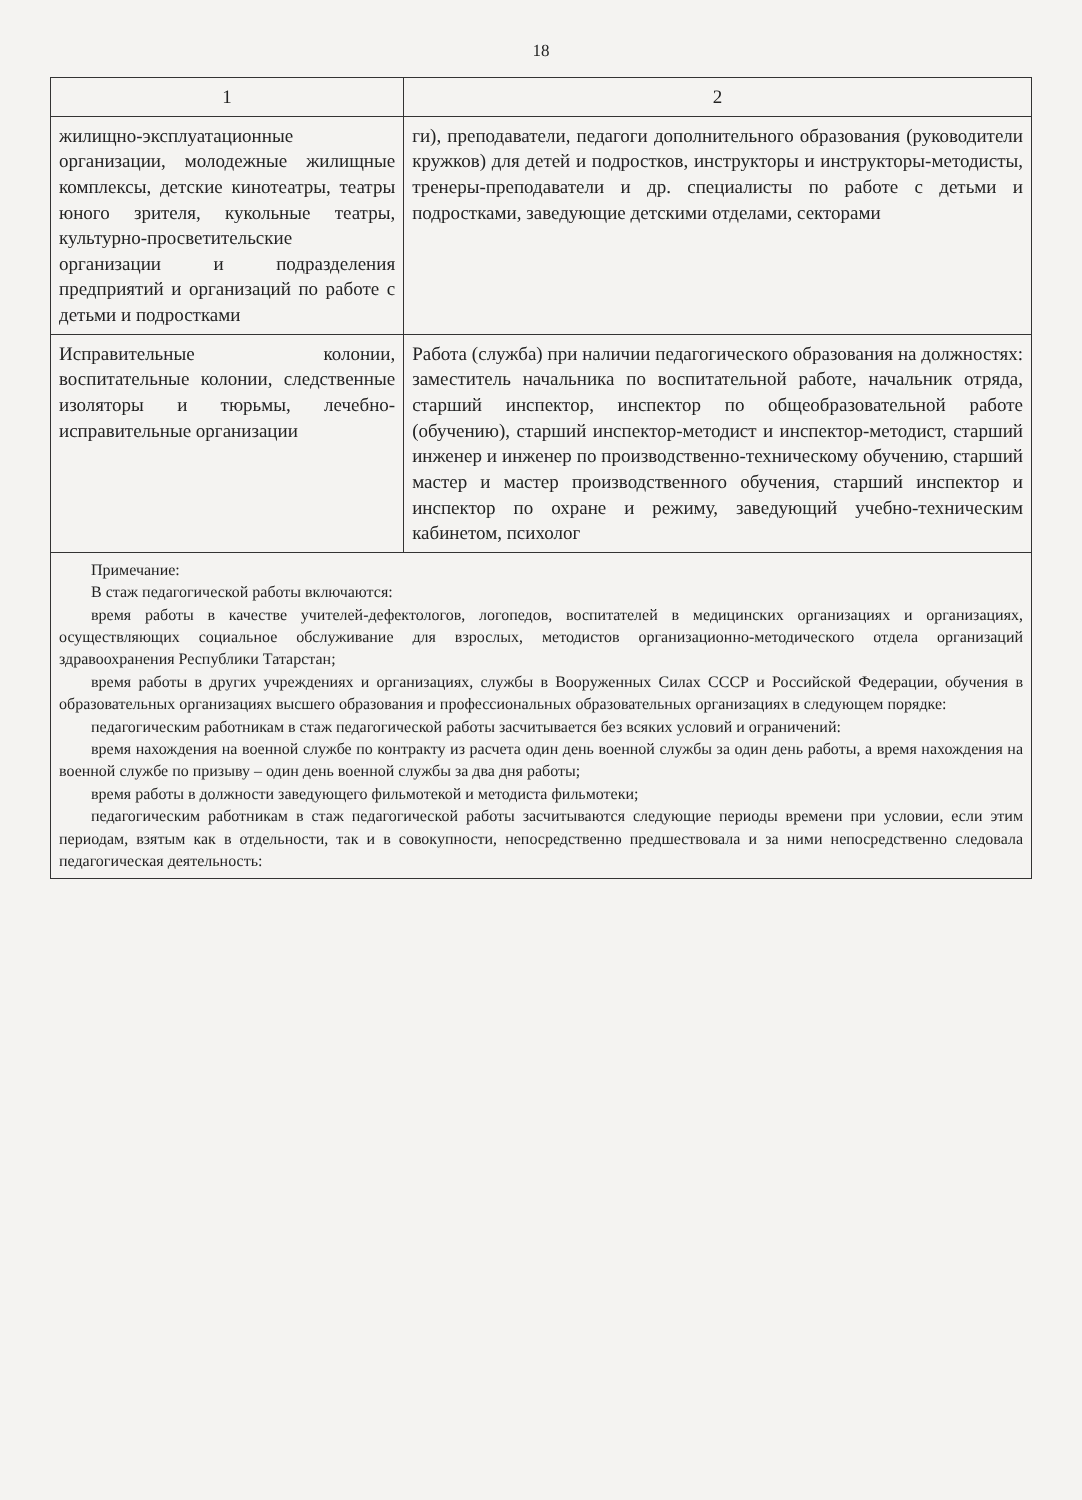18
| 1 | 2 |
| --- | --- |
| жилищно-эксплуатационные организации, молодежные жилищные комплексы, детские кинотеатры, театры юного зрителя, кукольные театры, культурно-просветительские организации и подразделения предприятий и организаций по работе с детьми и подростками | ги), преподаватели, педагоги дополнительного образования (руководители кружков) для детей и подростков, инструкторы и инструкторы-методисты, тренеры-преподаватели и др. специалисты по работе с детьми и подростками, заведующие детскими отделами, секторами |
| Исправительные колонии, воспитательные колонии, следственные изоляторы и тюрьмы, лечебно-исправительные организации | Работа (служба) при наличии педагогического образования на должностях: заместитель начальника по воспитательной работе, начальник отряда, старший инспектор, инспектор по общеобразовательной работе (обучению), старший инспектор-методист и инспектор-методист, старший инженер и инженер по производственно-техническому обучению, старший мастер и мастер производственного обучения, старший инспектор и инспектор по охране и режиму, заведующий учебно-техническим кабинетом, психолог |
| Примечание: В стаж педагогической работы включаются: время работы в качестве учителей-дефектологов, логопедов, воспитателей в медицинских организациях и организациях, осуществляющих социальное обслуживание для взрослых, методистов организационно-методического отдела организаций здравоохранения Республики Татарстан; время работы в других учреждениях и организациях, службы в Вооруженных Силах СССР и Российской Федерации, обучения в образовательных организациях высшего образования и профессиональных образовательных организациях в следующем порядке: педагогическим работникам в стаж педагогической работы засчитывается без всяких условий и ограничений: время нахождения на военной службе по контракту из расчета один день военной службы за один день работы, а время нахождения на военной службе по призыву – один день военной службы за два дня работы; время работы в должности заведующего фильмотекой и методиста фильмотеки; педагогическим работникам в стаж педагогической работы засчитываются следующие периоды времени при условии, если этим периодам, взятым как в отдельности, так и в совокупности, непосредственно предшествовала и за ними непосредственно следовала педагогическая деятельность: | |